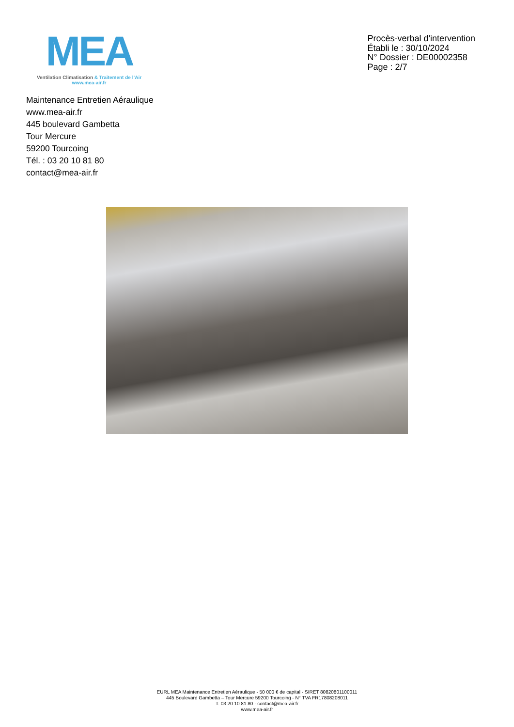MEA
Ventilation Climatisation & Traitement de l’Air
www.mea-air.fr
Procès-verbal d'intervention
Établi le : 30/10/2024
N° Dossier : DE00002358
Page : 2/7
Maintenance Entretien Aéraulique
www.mea-air.fr
445 boulevard Gambetta
Tour Mercure
59200 Tourcoing
Tél. : 03 20 10 81 80
contact@mea-air.fr
EURL MEA Maintenance Entretien Aéraulique - 50 000 € de capital - SIRET 80820801100011
445 Boulevard Gambetta – Tour Mercure 59200 Tourcoing - N° TVA FR17808208011
T. 03 20 10 81 80 - contact@mea-air.fr
www.mea-air.fr